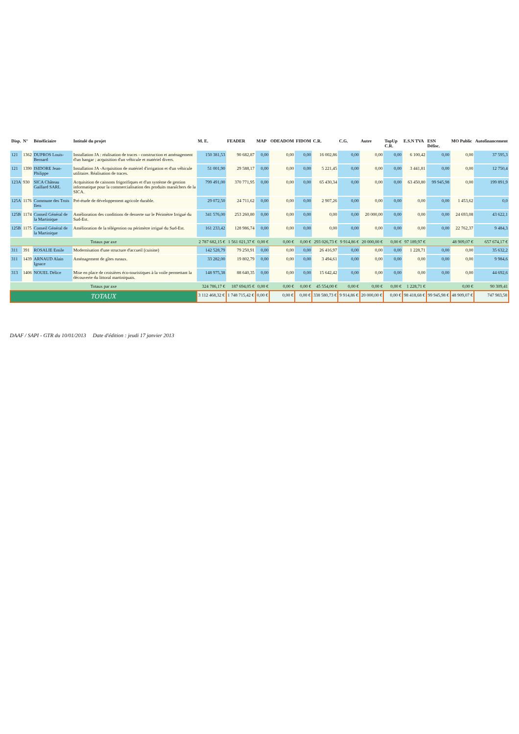| Disp. | N° | Bénéficiaire | Intitulé du projet | M. E. | FEADER | MAP | ODEADOM | FIDOM | C.R. | C.G. | Autre | TopUp C.R. | E.S.N TVA | ESN Défisc. | MO Public | Autofinancement |
| --- | --- | --- | --- | --- | --- | --- | --- | --- | --- | --- | --- | --- | --- | --- | --- | --- |
| 121 | 1362 | DUPROS Louis-Bernard | Installation JA : réalisation de traces - construction et aménagement d'un hangar ; acquisition d'un véhicule et matériel divers. | 150 381,53 | 90 682,87 | 0,00 | 0,00 | 0,00 | 16 002,86 | 0,00 | 0,00 | 0,00 | 6 100,42 | 0,00 | 0,00 | 37 595,3 |
| 121 | 1390 | ISIDORE Jean-Philippe | Installation JA -Acquisition de matériel d'irrigation et d'un véhicule utilitaire. Réalisation de traces. | 51 001,90 | 29 588,17 | 0,00 | 0,00 | 0,00 | 5 221,45 | 0,00 | 0,00 | 0,00 | 3 441,81 | 0,00 | 0,00 | 12 750,4 |
| 123A | 930 | SICA Château Gaillard SARL | Acquisition de caissons frigorifiques et d'un système de gestion informatique pour la commercialisation des produits maraîchers de la SICA. | 799 491,00 | 370 771,95 | 0,00 | 0,00 | 0,00 | 65 430,34 | 0,00 | 0,00 | 0,00 | 63 450,80 | 99 945,98 | 0,00 | 199 891,9 |
| 125A | 1176 | Commune des Trois Ilets | Pré-étude de développement agricole durable. | 29 072,50 | 24 711,62 | 0,00 | 0,00 | 0,00 | 2 907,26 | 0,00 | 0,00 | 0,00 | 0,00 | 0,00 | 1 453,62 | 0,0 |
| 125B | 1174 | Conseil Général de la Martinique | Amélioration des conditions de desserte sur le Périmètre Irrigué du Sud-Est. | 341 576,00 | 253 260,80 | 0,00 | 0,00 | 0,00 | 0,00 | 0,00 | 20 000,00 | 0,00 | 0,00 | 0,00 | 24 693,08 | 43 622,1 |
| 125B | 1175 | Conseil Général de la Martinique | Amélioration de la télégestion ou périmètre irrigué du Sud-Est. | 161 233,42 | 128 986,74 | 0,00 | 0,00 | 0,00 | 0,00 | 0,00 | 0,00 | 0,00 | 0,00 | 0,00 | 22 762,37 | 9 484,3 |
| Totaux par axe | | | | 2 787 682,15 € | 1 561 021,37 € | 0,00 € | 0,00 € | 0,00 € | 293 026,73 € | 9 914,86 € | 20 000,00 € | 0,00 € | 97 189,97 € | | 48 909,07 € | 657 674,17 € |
| 311 | 391 | ROSALIE Emile | Modernisation d'une structure d'accueil (cuisine) | 142 528,79 | 79 250,91 | 0,00 | 0,00 | 0,00 | 26 416,97 | 0,00 | 0,00 | 0,00 | 1 228,71 | 0,00 | 0,00 | 35 632,2 |
| 311 | 1439 | ARNAUD Alain Ignace | Aménagement de gîtes ruraux. | 33 282,00 | 19 802,79 | 0,00 | 0,00 | 0,00 | 3 494,61 | 0,00 | 0,00 | 0,00 | 0,00 | 0,00 | 0,00 | 9 984,6 |
| 313 | 1406 | NOUEL Délice | Mise en place de croisières éco-touristiques à la voile permettant la découverte du littoral martiniquais. | 148 975,38 | 88 640,35 | 0,00 | 0,00 | 0,00 | 15 642,42 | 0,00 | 0,00 | 0,00 | 0,00 | 0,00 | 0,00 | 44 692,6 |
| Totaux par axe | | | | 324 786,17 € | 187 694,05 € | 0,00 € | 0,00 € | 0,00 € | 45 554,00 € | 0,00 € | 0,00 € | 0,00 € | 1 228,71 € | | 0,00 € | 90 309,41 |
| TOTAUX | | | | 3 112 468,32 € | 1 748 715,42 € | 0,00 € | 0,00 € | 0,00 € | 338 580,73 € | 9 914,86 € | 20 000,00 € | 0,00 € | 98 418,68 € | 99 945,98 € | 48 909,07 € | 747 983,58 |
DAAF / SAPI - GTR du 10/01/2013 Date d'édition : jeudi 17 janvier 2013